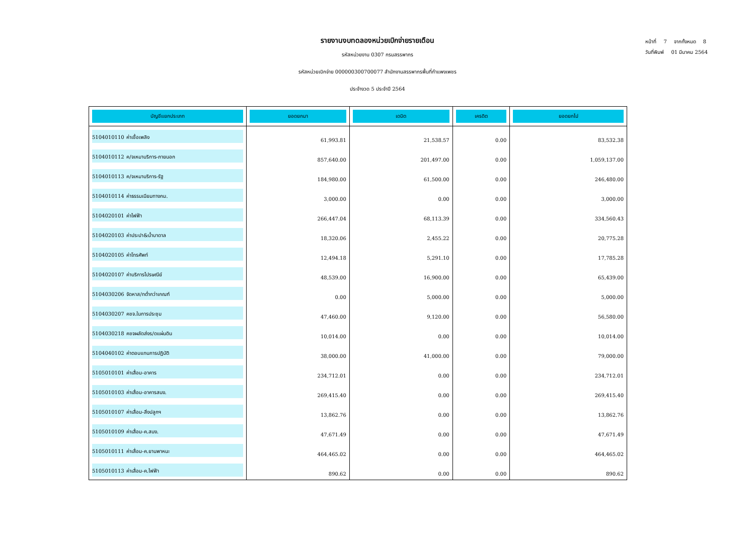หน้าที่ 7 จากทั้งหมด 8
วันที่พิมพ์ 01 มีนาคม 2564
รายงานงบทดลองหน่วยเบิกจ่ายรายเดือน
รหัสหน่วยงาน 0307 กรมสรรพากร
รหัสหน่วยเบิกจ่าย 000000300700077 สำนักงานสรรพากรพื้นที่กำแพงเพชร
ประจำงวด 5 ประจำปี 2564
| บัญชีแยกประเภท | ยอดยกมา | เดบิต | เครดิต | ยอดยกไป |
| --- | --- | --- | --- | --- |
| 5104010110 ค่าเชื้อเพลิง | 61,993.81 | 21,538.57 | 0.00 | 83,532.38 |
| 5104010112 ค/จเหมาบริการ-ภายนอก | 857,640.00 | 201,497.00 | 0.00 | 1,059,137.00 |
| 5104010113 ค/จเหมาบริการ-รัฐ | 184,980.00 | 61,500.00 | 0.00 | 246,480.00 |
| 5104010114 ค่าธรรมเนียมทางกม. | 3,000.00 | 0.00 | 0.00 | 3,000.00 |
| 5104020101 ค่าไฟฟ้า | 266,447.04 | 68,113.39 | 0.00 | 334,560.43 |
| 5104020103 ค่าประปา&น้ำบาดาล | 18,320.06 | 2,455.22 | 0.00 | 20,775.28 |
| 5104020105 ค่าโทรศัพท์ | 12,494.18 | 5,291.10 | 0.00 | 17,785.28 |
| 5104020107 ค่าบริการไปรษณีย์ | 48,539.00 | 16,900.00 | 0.00 | 65,439.00 |
| 5104030206 จัดหาส/ทต่ำกว่าเกณฑ์ | 0.00 | 5,000.00 | 0.00 | 5,000.00 |
| 5104030207 คชจ.ในการประชุม | 47,460.00 | 9,120.00 | 0.00 | 56,580.00 |
| 5104030218 คชจผลัดส่งร/ดแผ่นดิน | 10,014.00 | 0.00 | 0.00 | 10,014.00 |
| 5104040102 ค่าตอบแทนการปฏิบัติ | 38,000.00 | 41,000.00 | 0.00 | 79,000.00 |
| 5105010101 ค่าเสื่อม-อาคาร | 234,712.01 | 0.00 | 0.00 | 234,712.01 |
| 5105010103 ค่าเสื่อม-อาคารสนง. | 269,415.40 | 0.00 | 0.00 | 269,415.40 |
| 5105010107 ค่าเสื่อม-สิ่งปลูกฯ | 13,862.76 | 0.00 | 0.00 | 13,862.76 |
| 5105010109 ค่าเสื่อม-ค.สนง. | 47,671.49 | 0.00 | 0.00 | 47,671.49 |
| 5105010111 ค่าเสื่อม-ค.ยานพาหนะ | 464,465.02 | 0.00 | 0.00 | 464,465.02 |
| 5105010113 ค่าเสื่อม-ค.ไฟฟ้า | 890.62 | 0.00 | 0.00 | 890.62 |